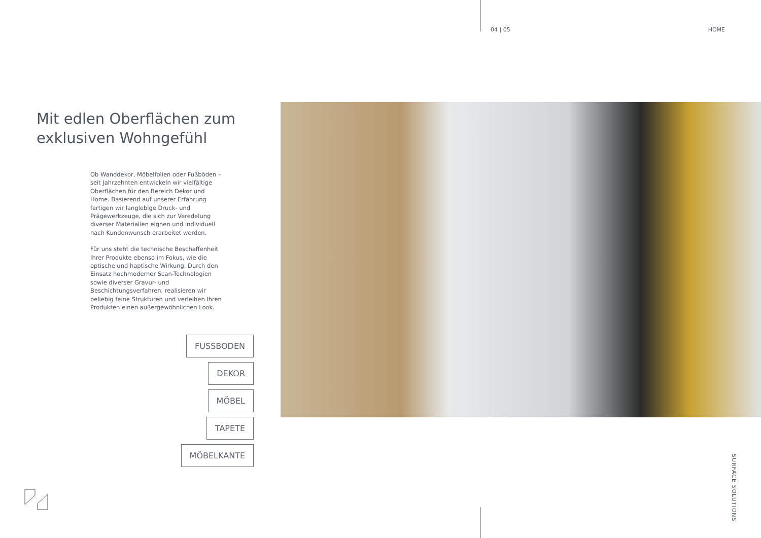04 | 05 HOME
Mit edlen Oberflächen zum
exklusiven Wohngefühl
Ob Wanddekor, Möbelfolien oder Fußböden – seit Jahrzehnten entwickeln wir vielfältige Oberflächen für den Bereich Dekor und Home. Basierend auf unserer Erfahrung fertigen wir langlebige Druck- und Prägewerkzeuge, die sich zur Veredelung diverser Materialien eignen und individuell nach Kundenwunsch erarbeitet werden.
Für uns steht die technische Beschaffenheit Ihrer Produkte ebenso im Fokus, wie die optische und haptische Wirkung. Durch den Einsatz hochmoderner Scan-Technologien sowie diverser Gravur- und Beschichtungsverfahren, realisieren wir beliebig feine Strukturen und verleihen Ihren Produkten einen außergewöhnlichen Look.
FUSSBODEN
DEKOR
MÖBEL
TAPETE
MÖBELKANTE
SURFACE SOLUTIONS